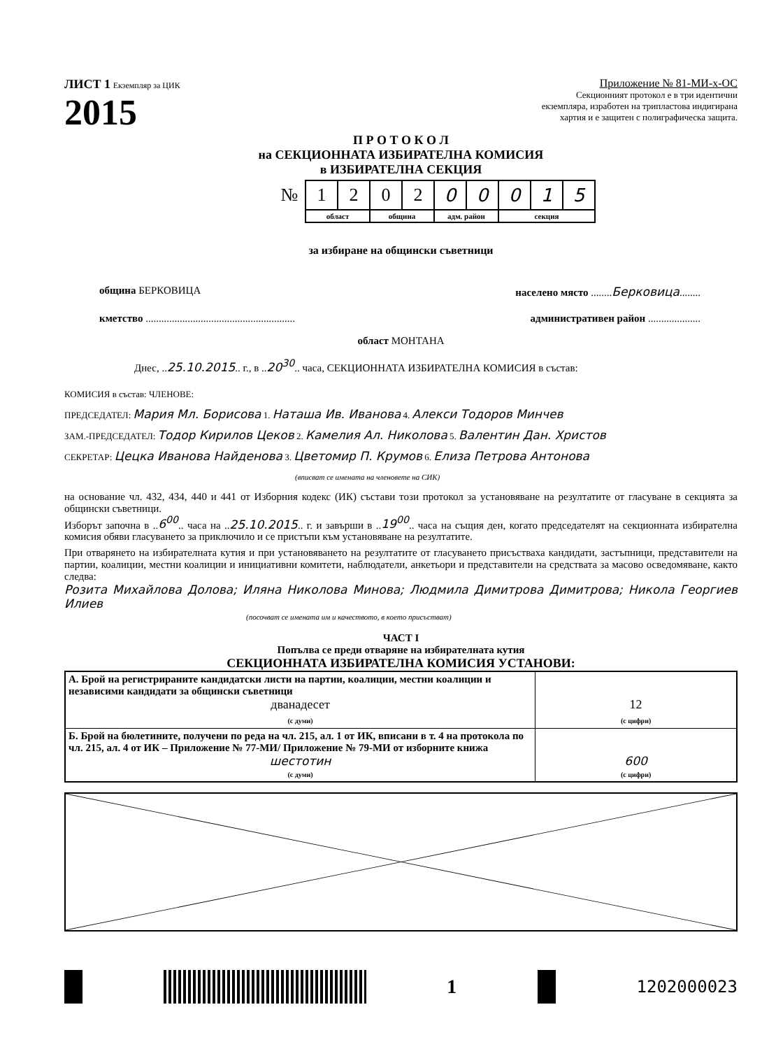ЛИСТ 1 Екземпляр за ЦИК
2015
Приложение № 81-МИ-х-ОС
Секционният протокол е в три идентични
екземпляра, изработен на трипластова индигирана
хартия и е защитен с полиграфическа защита.
П Р О Т О К О Л
на СЕКЦИОННАТА ИЗБИРАТЕЛНА КОМИСИЯ
в ИЗБИРАТЕЛНА СЕКЦИЯ
| № | 1 | 2 | 0 | 2 | 0 | 0 | 0 | 1 | 5 |
| | област | | община | | адм. район | | секция | | |
за избиране на общински съветници
община БЕРКОВИЦА населено място ........Берковица........
кметство ......................................................... административен район ....................
област МОНТАНА
Днес, ..25.10.2015.. г., в ..20<sup>30</sup>.. часа, СЕКЦИОННАТА ИЗБИРАТЕЛНА КОМИСИЯ в състав:
КОМИСИЯ в състав: ЧЛЕНОВЕ:
ПРЕДСЕДАТЕЛ: Мария Мл. Борисова 1. Наташа Ив. Иванова 4. Алекси Тодоров Минчев
ЗАМ.-ПРЕДСЕДАТЕЛ: Тодор Кирилов Цеков 2. Камелия Ал. Николова 5. Валентин Дан. Христов
СЕКРЕТАР: Цецка Иванова Найденова 3. Цветомир П. Крумов 6. Елиза Петрова Антонова
(вписват се имената на членовете на СИК)
на основание чл. 432, 434, 440 и 441 от Изборния кодекс (ИК) състави този протокол за установяване на резултатите от гласуване в секцията за общински съветници.
Изборът започна в ..6<sup>00</sup>.. часа на ..25.10.2015.. г. и завърши в ..19<sup>00</sup>.. часа на същия ден, когато председателят на секционната избирателна комисия обяви гласуването за приключило и се пристъпи към установяване на резултатите.
При отварянето на избирателната кутия и при установяването на резултатите от гласуването присъстваха кандидати, застъпници, представители на партии, коалиции, местни коалиции и инициативни комитети, наблюдатели, анкетьори и представители на средствата за масово осведомяване, както следва:
Розита Михайлова Долова; Иляна Николова Минова; Людмила Димитрова Димитрова; Никола Георгиев Илиев
(посочват се имената им и качеството, в което присъстват)
ЧАСТ I
Попълва се преди отваряне на избирателната кутия
СЕКЦИОННАТА ИЗБИРАТЕЛНА КОМИСИЯ УСТАНОВИ:
| А. Брой на регистрираните кандидатски листи на партии, коалиции, местни коалиции и независими кандидати за общински съветници дванадесет (с думи) | 12 (с цифри) |
| Б. Брой на бюлетините, получени по реда на чл. 215, ал. 1 от ИК, вписани в т. 4 на протокола по чл. 215, ал. 4 от ИК – Приложение № 77-МИ/ Приложение № 79-МИ от изборните книжа шестотин (с думи) | 600 (с цифри) |
1 1202000023